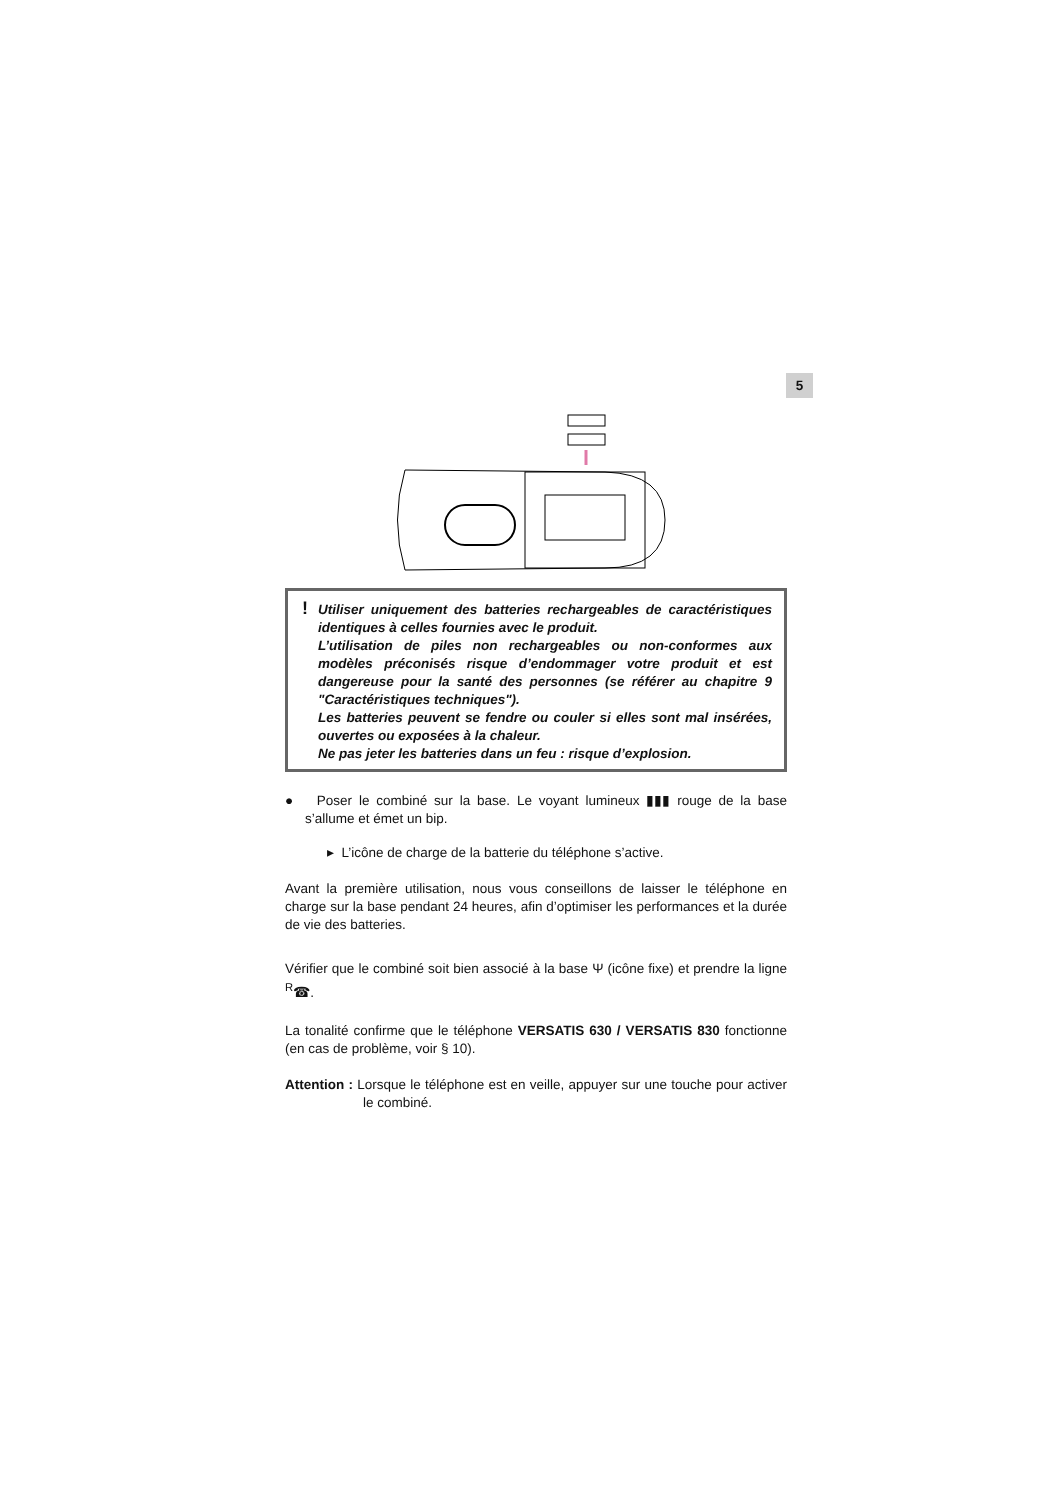5
! Utiliser uniquement des batteries rechargeables de caractéristiques identiques à celles fournies avec le produit.
L’utilisation de piles non rechargeables ou non-conformes aux modèles préconisés risque d’endommager votre produit et est dangereuse pour la santé des personnes (se référer au chapitre 9 "Caractéristiques techniques").
Les batteries peuvent se fendre ou couler si elles sont mal insérées, ouvertes ou exposées à la chaleur.
Ne pas jeter les batteries dans un feu : risque d’explosion.
● Poser le combiné sur la base. Le voyant lumineux ▮▮▮ rouge de la base s’allume et émet un bip.
▸ L’icône de charge de la batterie du téléphone s’active.
Avant la première utilisation, nous vous conseillons de laisser le téléphone en charge sur la base pendant 24 heures, afin d’optimiser les performances et la durée de vie des batteries.
Vérifier que le combiné soit bien associé à la base Ψ (icône fixe) et prendre la ligne <sup>R</sup>☎.
La tonalité confirme que le téléphone VERSATIS 630 / VERSATIS 830 fonctionne (en cas de problème, voir § 10).
Attention : Lorsque le téléphone est en veille, appuyer sur une touche pour activer le combiné.